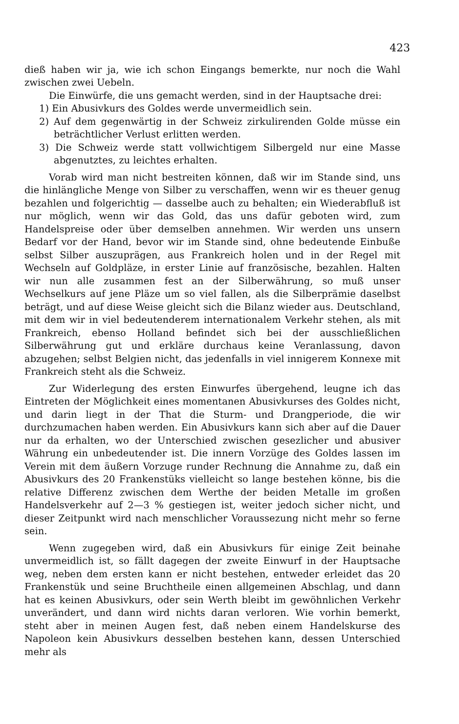423
dieß haben wir ja, wie ich schon Eingangs bemerkte, nur noch die Wahl zwischen zwei Uebeln.
Die Einwürfe, die uns gemacht werden, sind in der Hauptsache drei:
1) Ein Abusivkurs des Goldes werde unvermeidlich sein.
2) Auf dem gegenwärtig in der Schweiz zirkulirenden Golde müsse ein beträchtlicher Verlust erlitten werden.
3) Die Schweiz werde statt vollwichtigem Silbergeld nur eine Masse abgenutztes, zu leichtes erhalten.
Vorab wird man nicht bestreiten können, daß wir im Stande sind, uns die hinlängliche Menge von Silber zu verschaffen, wenn wir es theuer genug bezahlen und folgerichtig — dasselbe auch zu behalten; ein Wiederabfluß ist nur möglich, wenn wir das Gold, das uns dafür geboten wird, zum Handelspreise oder über demselben annehmen. Wir werden uns unsern Bedarf vor der Hand, bevor wir im Stande sind, ohne bedeutende Einbuße selbst Silber auszuprägen, aus Frankreich holen und in der Regel mit Wechseln auf Goldpläze, in erster Linie auf französische, bezahlen. Halten wir nun alle zusammen fest an der Silberwährung, so muß unser Wechselkurs auf jene Pläze um so viel fallen, als die Silberprämie daselbst beträgt, und auf diese Weise gleicht sich die Bilanz wieder aus. Deutschland, mit dem wir in viel bedeutenderem internationalem Verkehr stehen, als mit Frankreich, ebenso Holland befindet sich bei der ausschließlichen Silberwährung gut und erkläre durchaus keine Veranlassung, davon abzugehen; selbst Belgien nicht, das jedenfalls in viel innigerem Konnexe mit Frankreich steht als die Schweiz.
Zur Widerlegung des ersten Einwurfes übergehend, leugne ich das Eintreten der Möglichkeit eines momentanen Abusivkurses des Goldes nicht, und darin liegt in der That die Sturm- und Drangperiode, die wir durchzumachen haben werden. Ein Abusivkurs kann sich aber auf die Dauer nur da erhalten, wo der Unterschied zwischen gesezlicher und abusiver Währung ein unbedeutender ist. Die innern Vorzüge des Goldes lassen im Verein mit dem äußern Vorzuge runder Rechnung die Annahme zu, daß ein Abusivkurs des 20 Frankenstüks vielleicht so lange bestehen könne, bis die relative Differenz zwischen dem Werthe der beiden Metalle im großen Handelsverkehr auf 2—3 % gestiegen ist, weiter jedoch sicher nicht, und dieser Zeitpunkt wird nach menschlicher Voraussezung nicht mehr so ferne sein.
Wenn zugegeben wird, daß ein Abusivkurs für einige Zeit beinahe unvermeidlich ist, so fällt dagegen der zweite Einwurf in der Hauptsache weg, neben dem ersten kann er nicht bestehen, entweder erleidet das 20 Frankenstük und seine Bruchtheile einen allgemeinen Abschlag, und dann hat es keinen Abusivkurs, oder sein Werth bleibt im gewöhnlichen Verkehr unverändert, und dann wird nichts daran verloren. Wie vorhin bemerkt, steht aber in meinen Augen fest, daß neben einem Handelskurse des Napoleon kein Abusivkurs desselben bestehen kann, dessen Unterschied mehr als